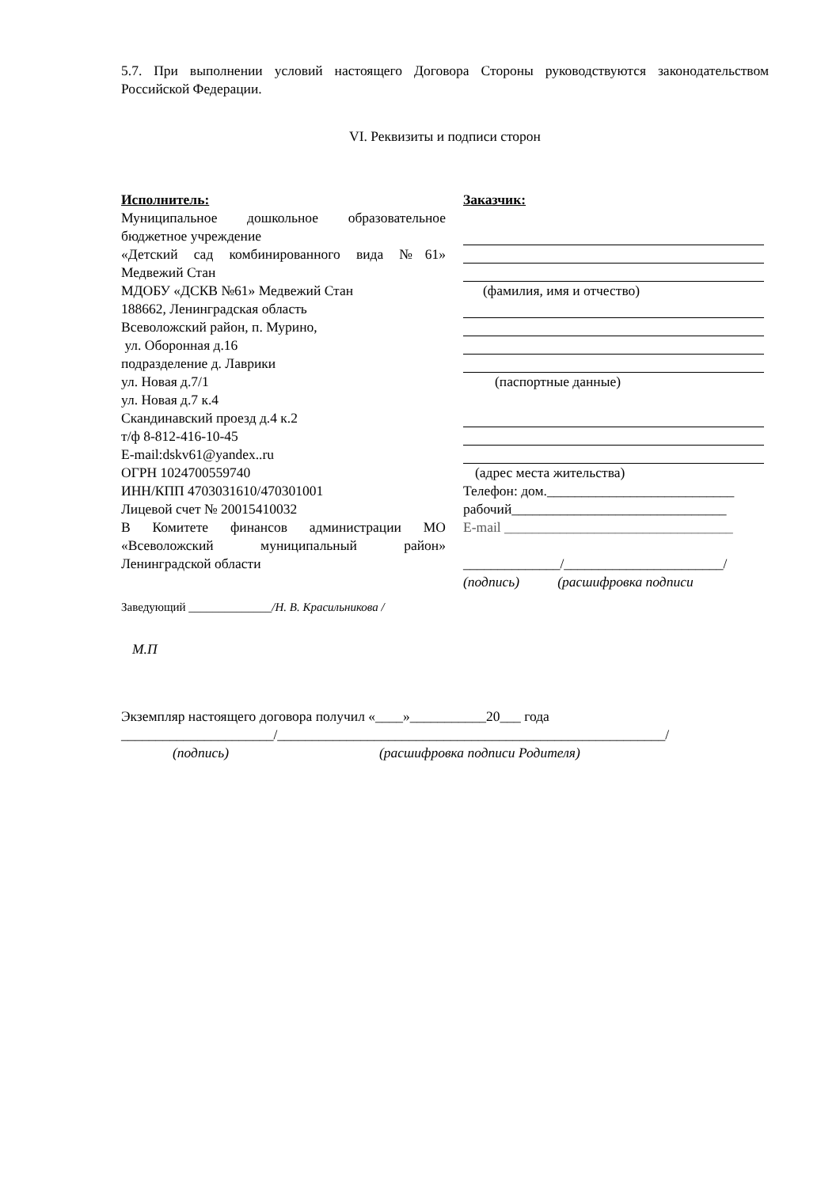5.7. При выполнении условий настоящего Договора Стороны руководствуются законодательством Российской Федерации.
VI. Реквизиты и подписи сторон
Исполнитель:
Муниципальное дошкольное образовательное бюджетное учреждение
«Детский сад комбинированного вида №61» Медвежий Стан
МДОБУ «ДСКВ №61» Медвежий Стан
188662, Ленинградская область
Всеволожский район, п. Мурино,
ул. Оборонная д.16
подразделение д. Лаврики
ул. Новая д.7/1
ул. Новая д.7 к.4
Скандинавский проезд д.4 к.2
т/ф 8-812-416-10-45
E-mail:dskv61@yandex..ru
ОГРН 1024700559740
ИНН/КПП 4703031610/470301001
Лицевой счет № 20015410032
В Комитете финансов администрации МО «Всеволожский муниципальный район» Ленинградской области
Заведующий ______________/Н. В. Красильникова /
М.П
Заказчик:
(фамилия, имя и отчество)
(паспортные данные)
(адрес места жительства)
Телефон: дом.___________________________
рабочий_______________________________
E-mail _________________________________
______________/_______________________/
(подпись) (расшифровка подписи
Экземпляр настоящего договора получил «____»___________20___ года
______________________/________________________________________________________/
(подпись) (расшифровка подписи Родителя)